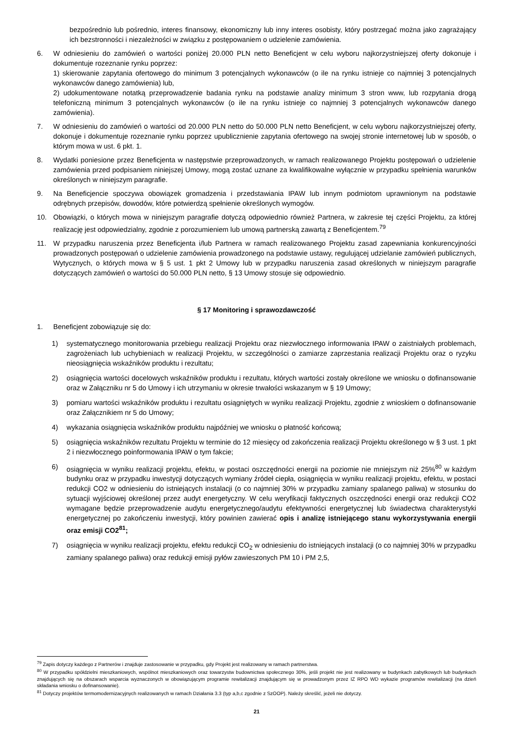bezpośrednio lub pośrednio, interes finansowy, ekonomiczny lub inny interes osobisty, który postrzegać można jako zagrażający ich bezstronności i niezależności w związku z postępowaniem o udzielenie zamówienia.
6. W odniesieniu do zamówień o wartości poniżej 20.000 PLN netto Beneficjent w celu wyboru najkorzystniejszej oferty dokonuje i dokumentuje rozeznanie rynku poprzez:
1) skierowanie zapytania ofertowego do minimum 3 potencjalnych wykonawców (o ile na rynku istnieje co najmniej 3 potencjalnych wykonawców danego zamówienia) lub,
2) udokumentowane notatką przeprowadzenie badania rynku na podstawie analizy minimum 3 stron www, lub rozpytania drogą telefoniczną minimum 3 potencjalnych wykonawców (o ile na rynku istnieje co najmniej 3 potencjalnych wykonawców danego zamówienia).
7. W odniesieniu do zamówień o wartości od 20.000 PLN netto do 50.000 PLN netto Beneficjent, w celu wyboru najkorzystniejszej oferty, dokonuje i dokumentuje rozeznanie rynku poprzez upublicznienie zapytania ofertowego na swojej stronie internetowej lub w sposób, o którym mowa w ust. 6 pkt. 1.
8. Wydatki poniesione przez Beneficjenta w następstwie przeprowadzonych, w ramach realizowanego Projektu postępowań o udzielenie zamówienia przed podpisaniem niniejszej Umowy, mogą zostać uznane za kwalifikowalne wyłącznie w przypadku spełnienia warunków określonych w niniejszym paragrafie.
9. Na Beneficjencie spoczywa obowiązek gromadzenia i przedstawiania IPAW lub innym podmiotom uprawnionym na podstawie odrębnych przepisów, dowodów, które potwierdzą spełnienie określonych wymogów.
10. Obowiązki, o których mowa w niniejszym paragrafie dotyczą odpowiednio również Partnera, w zakresie tej części Projektu, za której realizację jest odpowiedzialny, zgodnie z porozumieniem lub umową partnerską zawartą z Beneficjentem.<sup>79</sup>
11. W przypadku naruszenia przez Beneficjenta i/lub Partnera w ramach realizowanego Projektu zasad zapewniania konkurencyjności prowadzonych postępowań o udzielenie zamówienia prowadzonego na podstawie ustawy, regulującej udzielanie zamówień publicznych, Wytycznych, o których mowa w § 5 ust. 1 pkt 2 Umowy lub w przypadku naruszenia zasad określonych w niniejszym paragrafie dotyczących zamówień o wartości do 50.000 PLN netto, § 13 Umowy stosuje się odpowiednio.
§ 17 Monitoring i sprawozdawczość
1. Beneficjent zobowiązuje się do:
1) systematycznego monitorowania przebiegu realizacji Projektu oraz niezwłocznego informowania IPAW o zaistniałych problemach, zagrożeniach lub uchybieniach w realizacji Projektu, w szczególności o zamiarze zaprzestania realizacji Projektu oraz o ryzyku nieosiągnięcia wskaźników produktu i rezultatu;
2) osiągnięcia wartości docelowych wskaźników produktu i rezultatu, których wartości zostały określone we wniosku o dofinansowanie oraz w Załączniku nr 5 do Umowy i ich utrzymaniu w okresie trwałości wskazanym w § 19 Umowy;
3) pomiaru wartości wskaźników produktu i rezultatu osiągniętych w wyniku realizacji Projektu, zgodnie z wnioskiem o dofinansowanie oraz Załącznikiem nr 5 do Umowy;
4) wykazania osiągnięcia wskaźników produktu najpóźniej we wniosku o płatność końcową;
5) osiągnięcia wskaźników rezultatu Projektu w terminie do 12 miesięcy od zakończenia realizacji Projektu określonego w § 3 ust. 1 pkt 2 i niezwłocznego poinformowania IPAW o tym fakcie;
6) osiągnięcia w wyniku realizacji projektu, efektu, w postaci oszczędności energii na poziomie nie mniejszym niż 25%<sup>80</sup> w każdym budynku oraz w przypadku inwestycji dotyczących wymiany źródeł ciepła, osiągnięcia w wyniku realizacji projektu, efektu, w postaci redukcji CO2 w odniesieniu do istniejących instalacji (o co najmniej 30% w przypadku zamiany spalanego paliwa) w stosunku do sytuacji wyjściowej określonej przez audyt energetyczny. W celu weryfikacji faktycznych oszczędności energii oraz redukcji CO2 wymagane będzie przeprowadzenie audytu energetycznego/audytu efektywności energetycznej lub świadectwa charakterystyki energetycznej po zakończeniu inwestycji, który powinien zawierać opis i analizę istniejącego stanu wykorzystywania energii oraz emisji CO2<sup>81</sup>;
7) osiągnięcia w wyniku realizacji projektu, efektu redukcji CO<sub>2</sub> w odniesieniu do istniejących instalacji (o co najmniej 30% w przypadku zamiany spalanego paliwa) oraz redukcji emisji pyłów zawieszonych PM 10 i PM 2,5,
<sup>79</sup> Zapis dotyczy każdego z Partnerów i znajduje zastosowanie w przypadku, gdy Projekt jest realizowany w ramach partnerstwa.
<sup>80</sup> W przypadku spółdzielni mieszkaniowych, wspólnot mieszkaniowych oraz towarzystw budownictwa społecznego 30%, jeśli projekt nie jest realizowany w budynkach zabytkowych lub budynkach znajdujących się na obszarach wsparcia wyznaczonych w obowiązującym programie rewitalizacji znajdującym się w prowadzonym przez IZ RPO WD wykazie programów rewitalizacji (na dzień składania wniosku o dofinansowanie).
<sup>81</sup> Dotyczy projektów termomodernizacyjnych realizowanych w ramach Działania 3.3 (typ a,b,c zgodnie z SzOOP). Należy skreślić, jeżeli nie dotyczy.
21